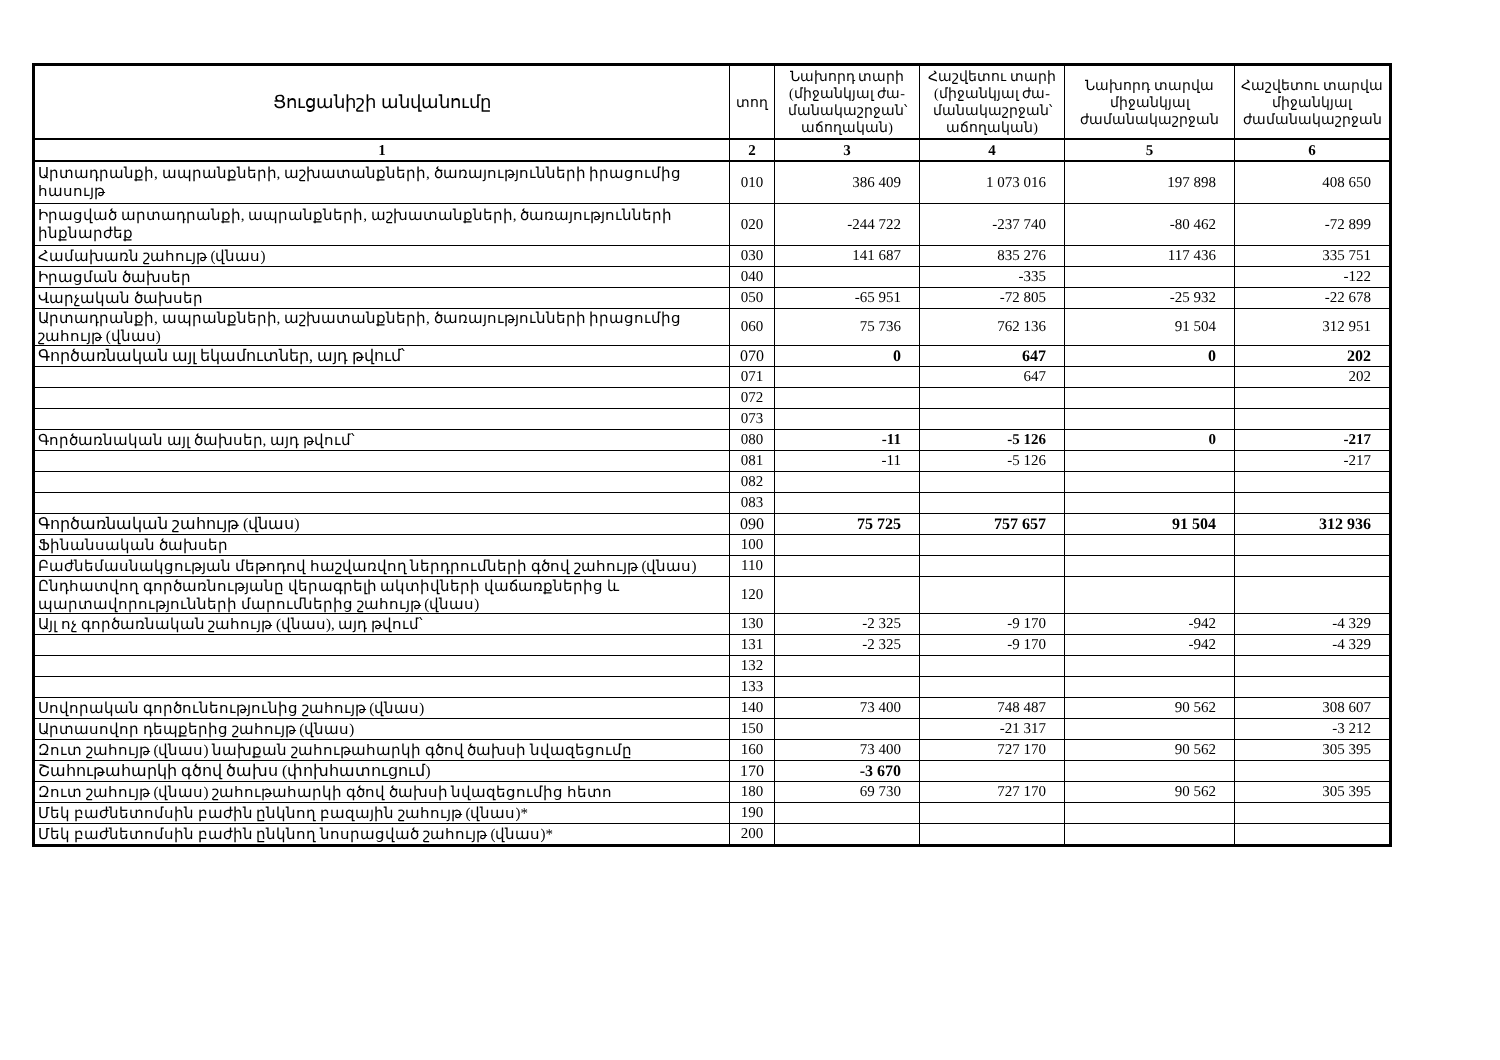| Ցուցանիշի անվանումը | տող | Նախորդ տարի (միջանկյալ ժա-մանակաշրջան՝ աճողական) | Հաշվետու տարի (միջանկյալ ժա-մանակաշրջան՝ աճողական) | Նախորդ տարվա միջանկյալ ժամանակաշրջան | Հաշվետու տարվա միջանկյալ ժամանակաշրջան |
| --- | --- | --- | --- | --- | --- |
| 1 | 2 | 3 | 4 | 5 | 6 |
| Արտադրանքի, ապրանքների, աշխատանքների, ծառայությունների իրացումից հասույթ | 010 | 386 409 | 1 073 016 | 197 898 | 408 650 |
| Իրացված արտադրանքի, ապրանքների, աշխատանքների, ծառայությունների ինքնարժեք | 020 | -244 722 | -237 740 | -80 462 | -72 899 |
| Համախառն շահույթ (վնաս) | 030 | 141 687 | 835 276 | 117 436 | 335 751 |
| Իրացման ծախսեր | 040 | | -335 | | -122 |
| Վարչական ծախսեր | 050 | -65 951 | -72 805 | -25 932 | -22 678 |
| Արտադրանքի, ապրանքների, աշխատանքների, ծառայությունների իրացումից շահույթ (վնաս) | 060 | 75 736 | 762 136 | 91 504 | 312 951 |
| Գործառնական այլ եկամուտներ, այդ թվում՝ | 070 | 0 | 647 | 0 | 202 |
| | 071 | | 647 | | 202 |
| | 072 | | | | |
| | 073 | | | | |
| Գործառնական այլ ծախսեր, այդ թվում՝ | 080 | -11 | -5 126 | 0 | -217 |
| | 081 | -11 | -5 126 | | -217 |
| | 082 | | | | |
| | 083 | | | | |
| Գործառնական շահույթ (վնաս) | 090 | 75 725 | 757 657 | 91 504 | 312 936 |
| Ֆինանսական ծախսեր | 100 | | | | |
| Բաժնեմասնակցության մեթոդով հաշվառվող ներդրումների գծով շահույթ (վնաս) | 110 | | | | |
| Ընդհատվող գործառնությանը վերագրելի ակտիվների վաճառքներից և պարտավորությունների մարումներից շահույթ (վնաս) | 120 | | | | |
| Այլ ոչ գործառնական շահույթ (վնաս), այդ թվում՝ | 130 | -2 325 | -9 170 | -942 | -4 329 |
| | 131 | -2 325 | -9 170 | -942 | -4 329 |
| | 132 | | | | |
| | 133 | | | | |
| Սովորական գործունեությունից շահույթ (վնաս) | 140 | 73 400 | 748 487 | 90 562 | 308 607 |
| Արտասովոր դեպքերից շահույթ (վնաս) | 150 | | -21 317 | | -3 212 |
| Զուտ շահույթ (վնաս) նախքան շահութահարկի գծով ծախսի նվազեցումը | 160 | 73 400 | 727 170 | 90 562 | 305 395 |
| Շահութահարկի գծով ծախս (փոխհատուցում) | 170 | -3 670 | | | |
| Զուտ շահույթ (վնաս) շահութահարկի գծով ծախսի նվազեցումից հետո | 180 | 69 730 | 727 170 | 90 562 | 305 395 |
| Մեկ բաժնետոմսին բաժին ընկնող բազային շահույթ (վնաս)* | 190 | | | | |
| Մեկ բաժնետոմսին բաժին ընկնող նոսրացված շահույթ (վնաս)* | 200 | | | | |